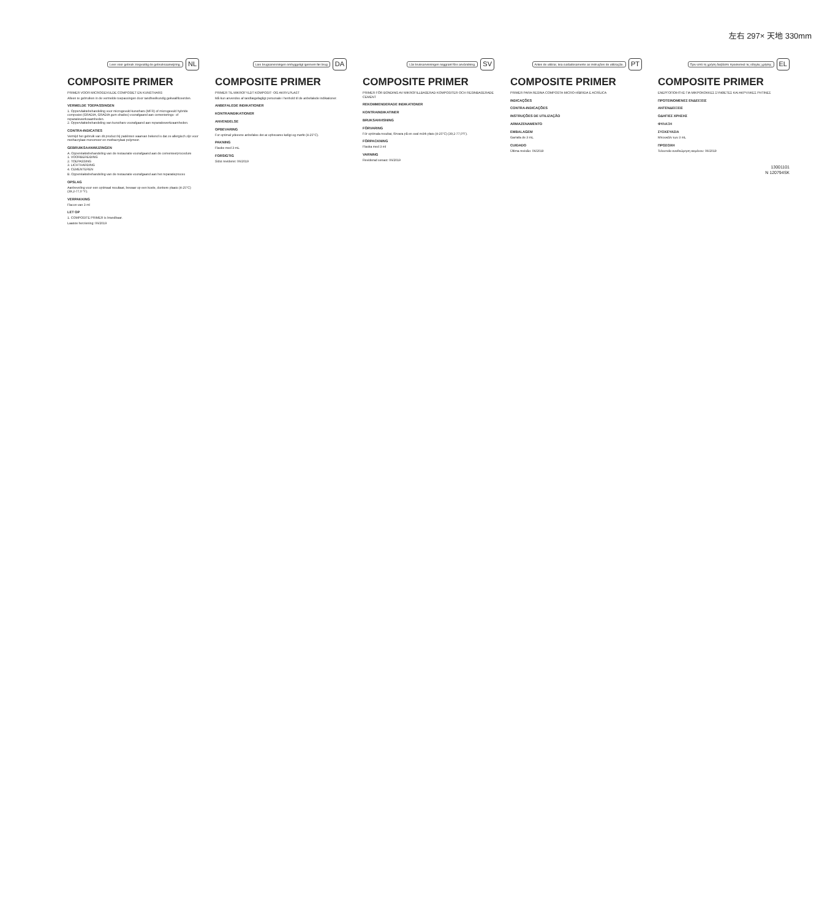左右 297× 天地 330mm
Lees voor gebruik zorgvuldig de gebruiksaanwijzing. NL
COMPOSITE PRIMER
PRIMER VOOR MICROGEVULDE COMPOSIET EN KUNSTHARS
Alleen te gebruiken in de vermelde toepassingen door tandheelkundig gekwalificeerden.
VERMELDE TOEPASSINGEN
1. Oppervlaktebehandeling voor microgevuld kunsthars (MFR) of microgevuld hybride composiet (GRADIA, GRADIA gum shades) voorafgaand aan cementerings- of reparatiewerkzaamheden.
2. Oppervlaktebehandeling van kunsthars voorafgaand aan reparatiewerkzaamheden.
CONTRA-INDICATIES
Vermijd het gebruik van dit product bij patiënten waarvan bekend is dat ze allergisch zijn voor methacrylaat monomeer en methacrylaat polymeer.
GEBRUIKSAANWIJZINGEN
A. Oppervlaktebehandeling van de restauratie voorafgaand aan de cementeerprocedure
1. VOORBEREIDING
2. TOEPASSING
3. LICHTHARDING
4. CEMENTEREN
B. Oppervlaktebehandeling van de restauratie voorafgaand aan het reparatieproces
OPSLAG
Aanbeveling voor een optimaal resultaat, bewaar op een koele, donkere plaats (4-25°C) (39,2-77,0 °F).
VERPAKKING
Flacon van 3 ml
LET OP
1. COMPOSITE PRIMER is brandbaar.
Laatste herziening: 06/2019
Læs brugsanvisningen omhyggeligt igennem før brug DA
COMPOSITE PRIMER
PRIMER TIL MIKROFYLDT KOMPOSIT- OG AKRYLPLAST
Må kun anvendes af tandlægefagligt personale i henhold til de anbefalede indikationer.
ANBEFALEDE INDIKATIONER
KONTRAINDIKATIONER
ANVENDELSE
OPBEVARING
For optimal ydeevne anbefales det at opbevares køligt og mørkt (4-25°C).
PAKNING
Flaske med 3 mL
FORSIGTIG
Sidst revideret: 06/2019
Läs bruksanvisningen noggrant före användning. SV
COMPOSITE PRIMER
PRIMER FÖR BONDING AV MIKROFILLBASERAD KOMPOSITER OCH RESINBASERADE CEMENT
REKOMMENDERADE INDIKATIONER
KONTRAINDIKATINER
BRUKSANVISNING
FÖRVARING
För optimala resultat, förvara på en sval mörk plats (4-25°C) (39,2-77,0°F).
FÖRPACKNING
Flaska med 3 ml
VARNING
Reviderad senast: 06/2019
Antes de utilizar, leia cuidadosamente as instruções de utilização. PT
COMPOSITE PRIMER
PRIMER PARA RESINA COMPOSTA MICRO-HÍBRIDA E ACRÍLICA
INDICAÇÕES
CONTRA-INDICAÇÕES
INSTRUÇÕES DE UTILIZAÇÃO
ARMAZENAMENTO
EMBALAGEM
Garrafa de 3 mL
CUIDADO
Última revisão: 06/2019
Πριν από τη χρήση διαβάστε προσεκτικά τις οδηγίες χρήσης EL
COMPOSITE PRIMER
ΕΝΕΡΓΟΠΟΙΗΤΗΣ ΓΙΑ ΜΙΚΡΟΚΟΚΚΕΣ ΣΥΝΘΕΤΕΣ ΚΑΙ ΑΚΡΥΛΙΚΕΣ ΡΗΤΙΝΕΣ
ΠΡΟΤΕΙΝΟΜΕΝΕΣ ΕΝΔΕΙΞΕΙΣ
ΑΝΤΕΝΔΕΙΞΕΙΣ
ΟΔΗΓΙΕΣ ΧΡΗΣΗΣ
ΦΥΛΑΞΗ
ΣΥΣΚΕΥΑΣΙΑ
Μπουκάλι των 3 mL
ΠΡΟΣΟΧΗ
Τελευταία αναθεώρηση κειμένου: 06/2019
13001101
N 120794SK